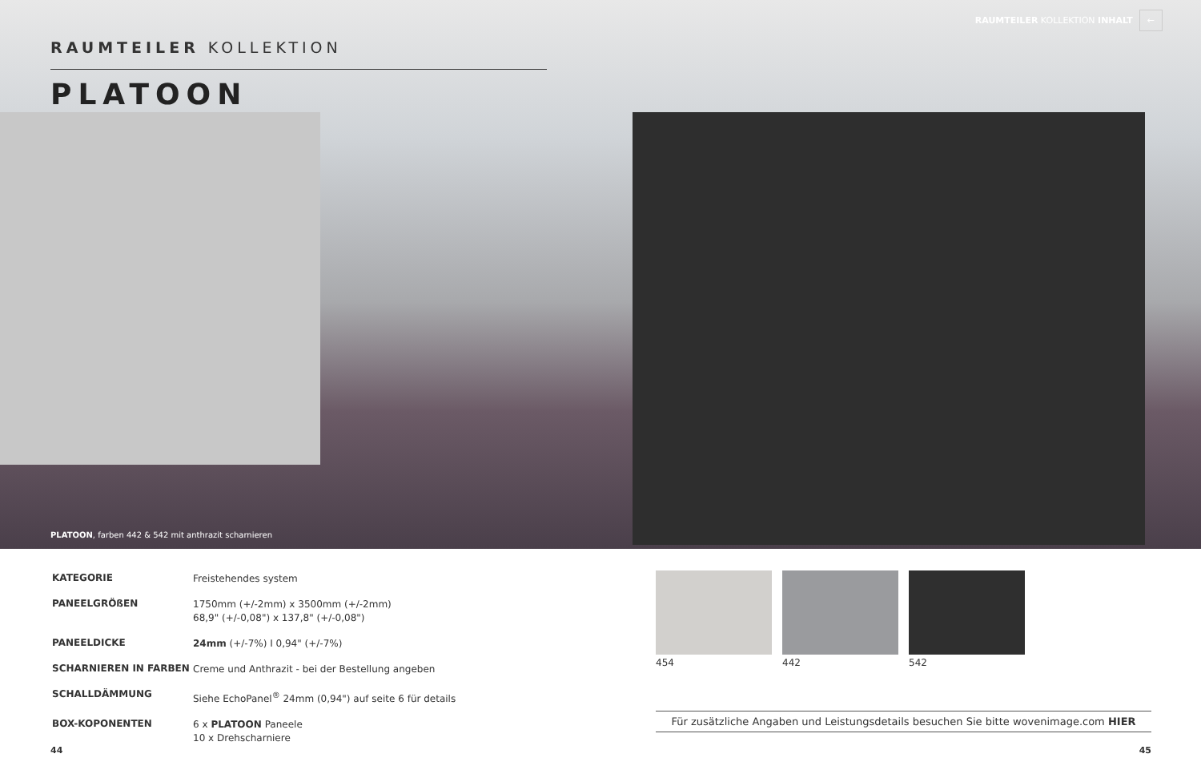RAUMTEILER KOLLEKTION
PLATOON
RAUMTEILER KOLLEKTION INHALT
←
PLATOON, farben 442 & 542 mit anthrazit scharnieren
| KATEGORIE | Freistehendes system |
| PANEELGRÖßEN | 1750mm (+/-2mm) x 3500mm (+/-2mm) 68,9" (+/-0,08") x 137,8" (+/-0,08") |
| PANEELDICKE | 24mm (+/-7%) I 0,94" (+/-7%) |
| SCHARNIEREN IN FARBEN | Creme und Anthrazit - bei der Bestellung angeben |
| SCHALLDÄMMUNG | Siehe EchoPanel<sup>®</sup> 24mm (0,94") auf seite 6 für details |
| BOX-KOPONENTEN | 6 x PLATOON Paneele 10 x Drehscharniere |
454 442 542
Für zusätzliche Angaben und Leistungsdetails besuchen Sie bitte wovenimage.com HIER
44 45